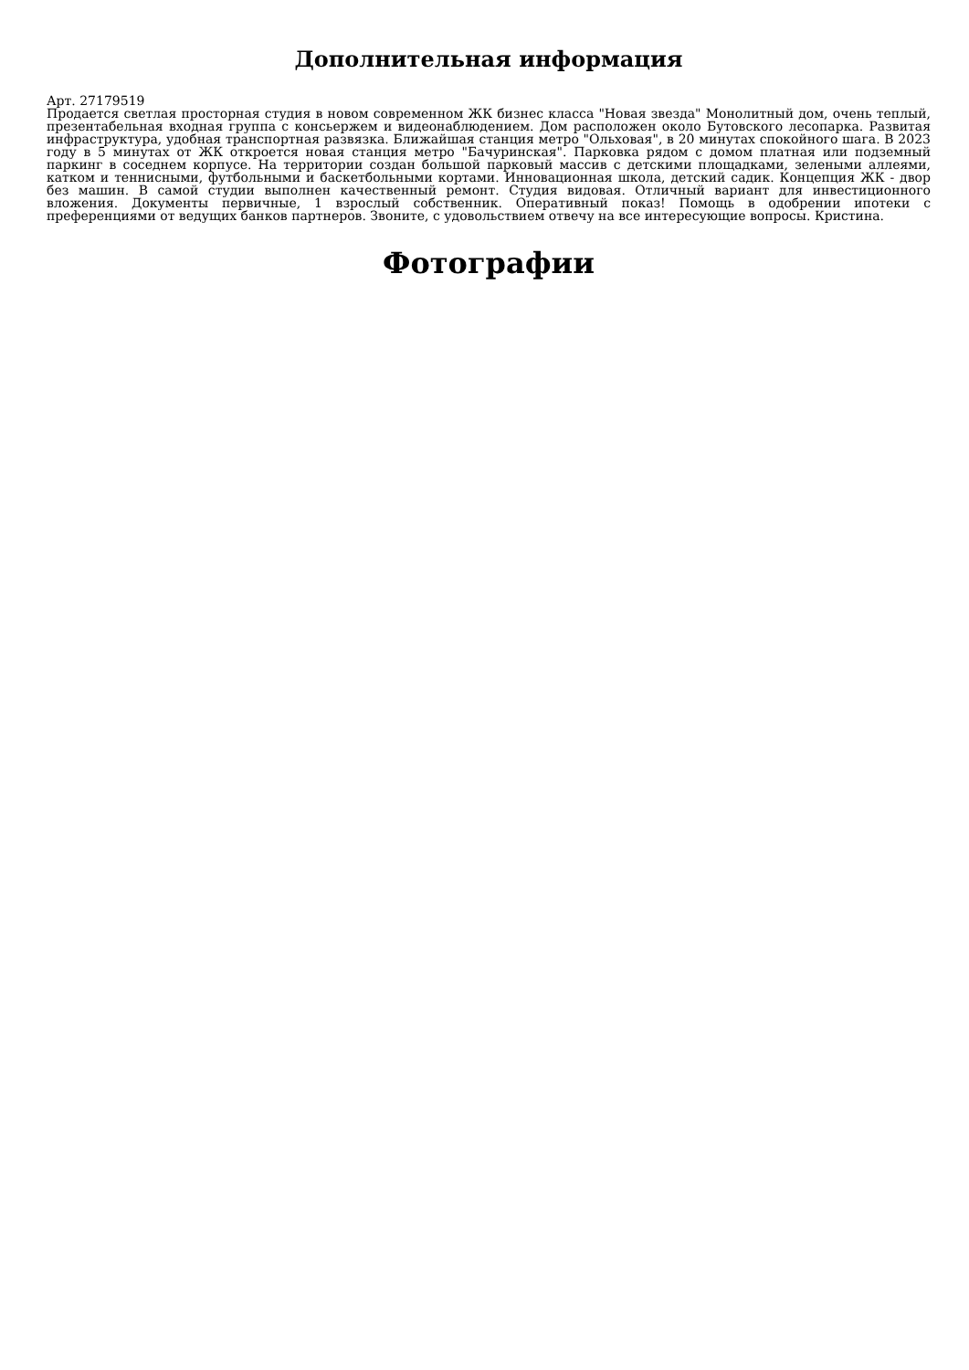Дополнительная информация
Арт. 27179519
Продается светлая просторная студия в новом современном ЖК бизнес класса "Новая звезда" Монолитный дом, очень теплый, презентабельная входная группа с консьержем и видеонаблюдением. Дом расположен около Бутовского лесопарка. Развитая инфраструктура, удобная транспортная развязка. Ближайшая станция метро "Ольховая", в 20 минутах спокойного шага. В 2023 году в 5 минутах от ЖК откроется новая станция метро "Бачуринская". Парковка рядом с домом платная или подземный паркинг в соседнем корпусе. На территории создан большой парковый массив с детскими площадками, зелеными аллеями, катком и теннисными, футбольными и баскетбольными кортами. Инновационная школа, детский садик. Концепция ЖК - двор без машин. В самой студии выполнен качественный ремонт. Студия видовая. Отличный вариант для инвестиционного вложения. Документы первичные, 1 взрослый собственник. Оперативный показ! Помощь в одобрении ипотеки с преференциями от ведущих банков партнеров. Звоните, с удовольствием отвечу на все интересующие вопросы. Кристина.
Фотографии